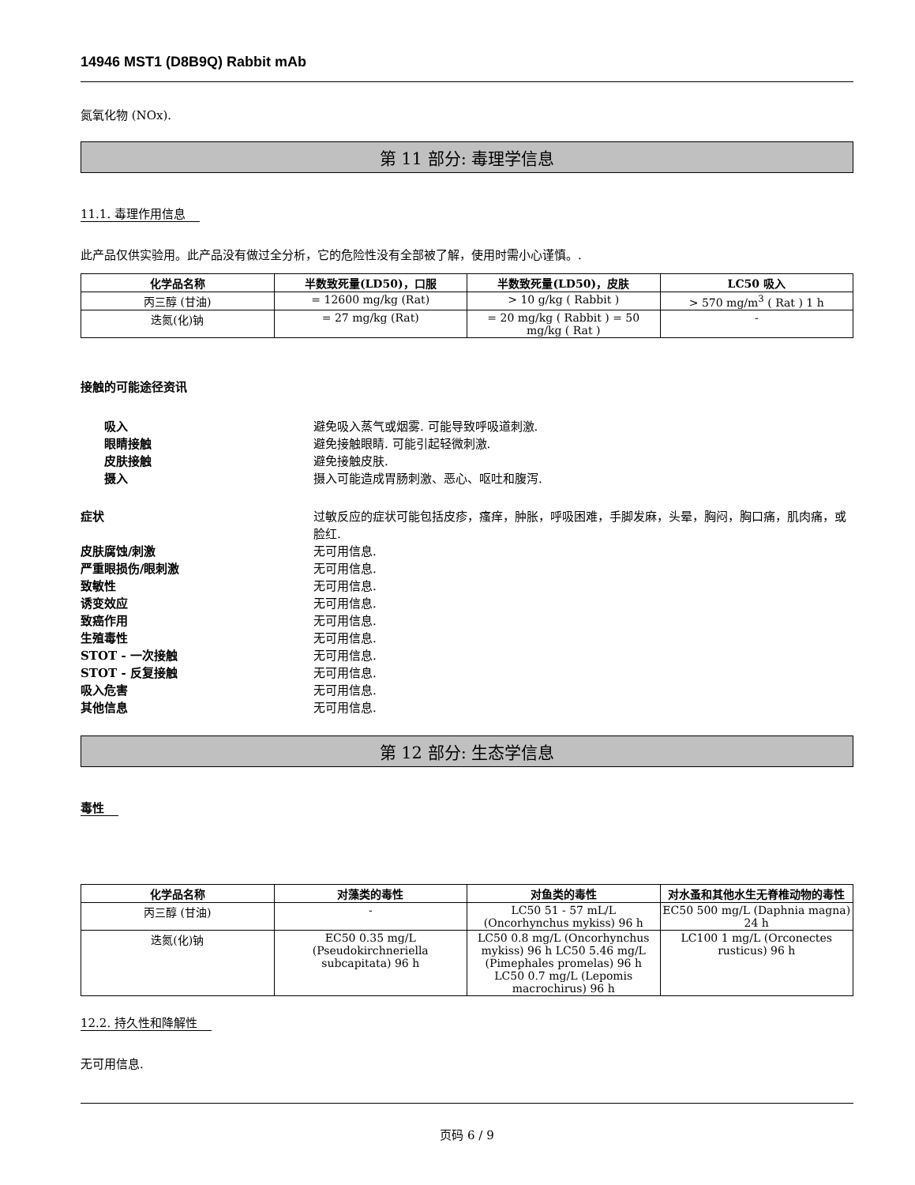14946 MST1 (D8B9Q) Rabbit mAb
氮氧化物 (NOx).
第 11 部分: 毒理学信息
11.1. 毒理作用信息
此产品仅供实验用。此产品没有做过全分析，它的危险性没有全部被了解，使用时需小心谨慎。.
| 化学品名称 | 半数致死量(LD50)，口服 | 半数致死量(LD50)，皮肤 | LC50 吸入 |
| --- | --- | --- | --- |
| 丙三醇 (甘油) | = 12600 mg/kg (Rat) | > 10 g/kg ( Rabbit ) | > 570 mg/m<sup>3</sup> ( Rat ) 1 h |
| 迭氮(化)钠 | = 27 mg/kg (Rat) | = 20 mg/kg ( Rabbit ) = 50 mg/kg ( Rat ) | - |
接触的可能途径资讯
吸入 避免吸入蒸气或烟雾. 可能导致呼吸道刺激.
眼睛接触 避免接触眼睛. 可能引起轻微刺激.
皮肤接触 避免接触皮肤.
摄入 摄入可能造成胃肠刺激、恶心、呕吐和腹泻.
症状 过敏反应的症状可能包括皮疹，瘙痒，肿胀，呼吸困难，手脚发麻，头晕，胸闷，胸口痛，肌肉痛，或脸红.
皮肤腐蚀/刺激 无可用信息.
严重眼损伤/眼刺激 无可用信息.
致敏性 无可用信息.
诱变效应 无可用信息.
致癌作用 无可用信息.
生殖毒性 无可用信息.
STOT - 一次接触 无可用信息.
STOT - 反复接触 无可用信息.
吸入危害 无可用信息.
其他信息 无可用信息.
第 12 部分: 生态学信息
毒性
| 化学品名称 | 对藻类的毒性 | 对鱼类的毒性 | 对水蚤和其他水生无脊椎动物的毒性 |
| --- | --- | --- | --- |
| 丙三醇 (甘油) | - | LC50 51 - 57 mL/L (Oncorhynchus mykiss) 96 h | EC50 500 mg/L (Daphnia magna) 24 h |
| 迭氮(化)钠 | EC50 0.35 mg/L (Pseudokirchneriella subcapitata) 96 h | LC50 0.8 mg/L (Oncorhynchus mykiss) 96 h LC50 5.46 mg/L (Pimephales promelas) 96 h LC50 0.7 mg/L (Lepomis macrochirus) 96 h | LC100 1 mg/L (Orconectes rusticus) 96 h |
12.2. 持久性和降解性
无可用信息.
页码 6 / 9